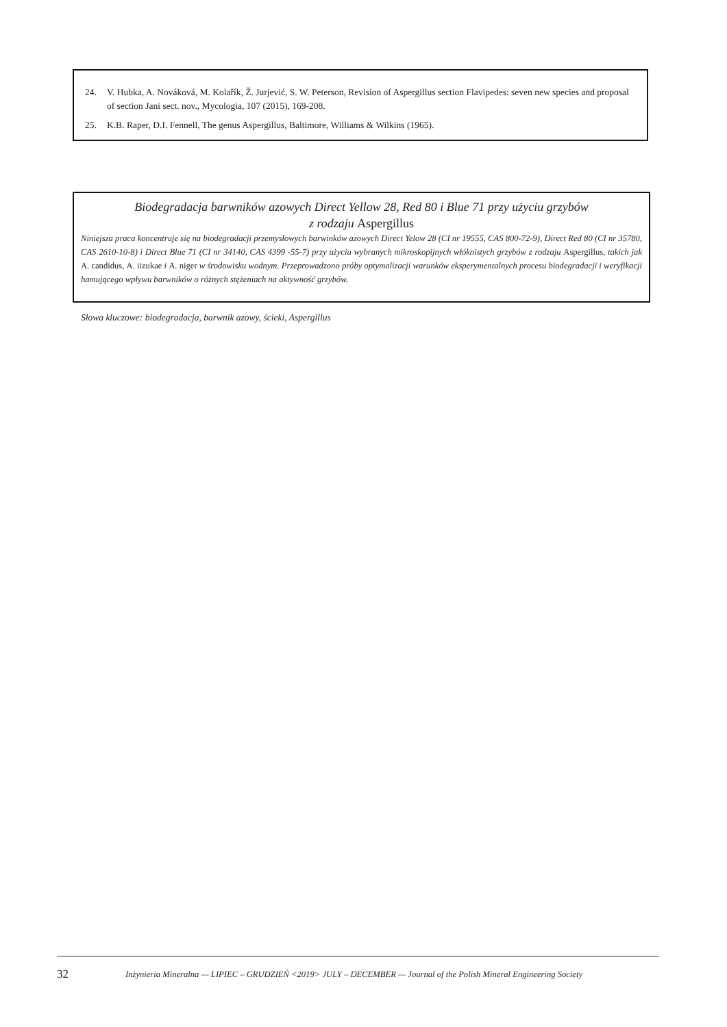24. V. Hubka, A. Nováková, M. Kolařík, Ž. Jurjević, S. W. Peterson, Revision of Aspergillus section Flavipedes: seven new species and proposal of section Jani sect. nov., Mycologia, 107 (2015), 169-208.
25. K.B. Raper, D.I. Fennell, The genus Aspergillus, Baltimore, Williams & Wilkins (1965).
Biodegradacja barwników azowych Direct Yellow 28, Red 80 i Blue 71 przy użyciu grzybów
z rodzaju Aspergillus
Niniejsza praca koncentruje się na biodegradacji przemysłowych barwinków azowych Direct Yelow 28 (CI nr 19555, CAS 800-72-9), Direct Red 80 (CI nr 35780, CAS 2610-10-8) i Direct Blue 71 (CI nr 34140, CAS 4399 -55-7) przy użyciu wybranych mikroskopijnych włóknistych grzybów z rodzaju Aspergillus, takich jak A. candidus, A. iizukae i A. niger w środowisku wodnym. Przeprowadzono próby optymalizacji warunków eksperymentalnych procesu biodegradacji i weryfikacji hamującego wpływu barwników o różnych stężeniach na aktywność grzybów.
Słowa kluczowe: biodegradacja, barwnik azowy, ścieki, Aspergillus
32 Inżynieria Mineralna — LIPIEC – GRUDZIEŃ <2019> JULY – DECEMBER — Journal of the Polish Mineral Engineering Society